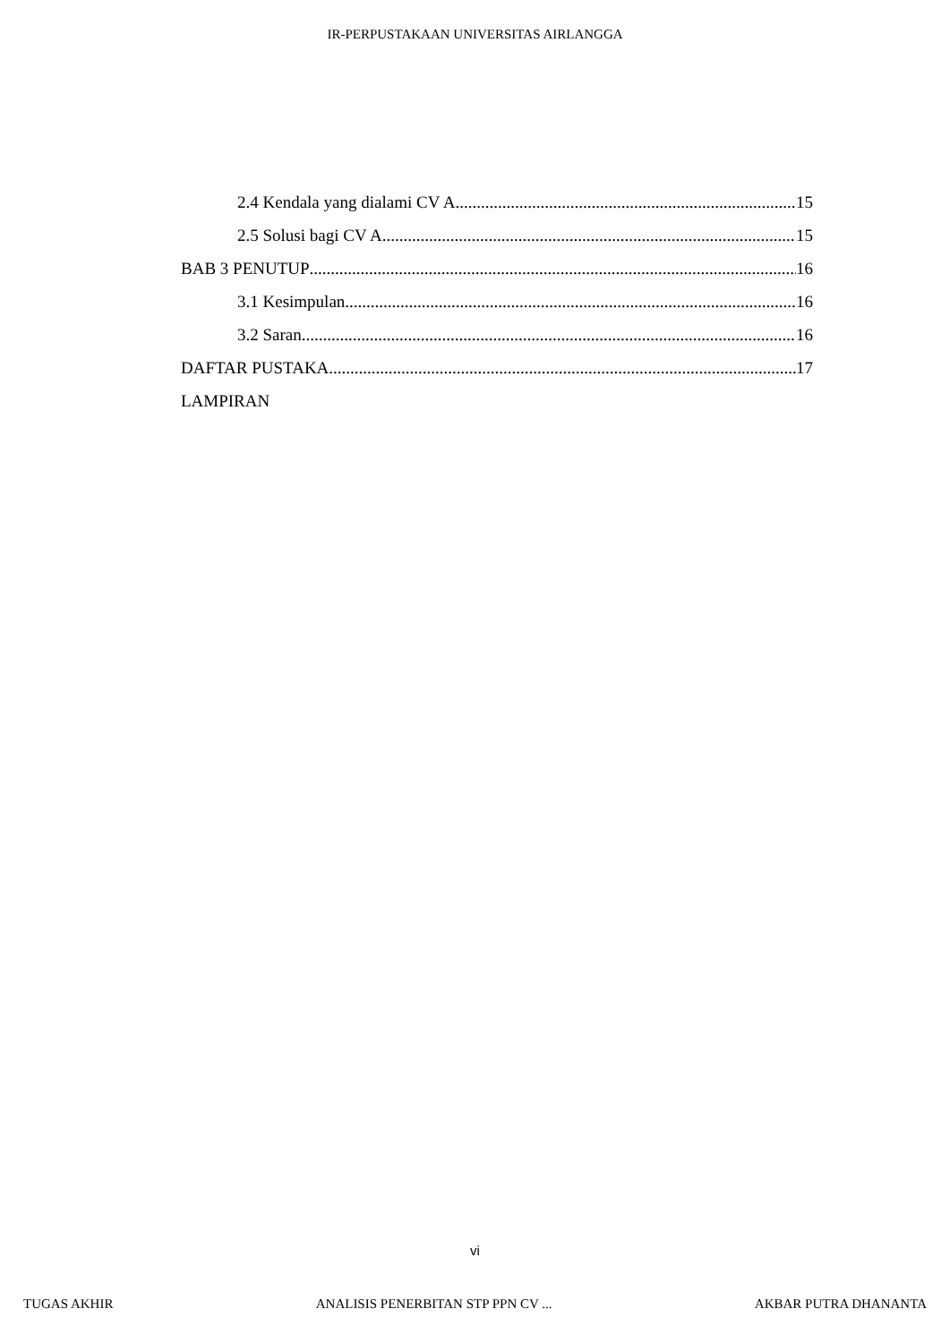IR-PERPUSTAKAAN UNIVERSITAS AIRLANGGA
2.4 Kendala yang dialami CV A 15
2.5 Solusi bagi CV A 15
BAB 3 PENUTUP 16
3.1 Kesimpulan 16
3.2 Saran 16
DAFTAR PUSTAKA 17
LAMPIRAN
vi
TUGAS AKHIR ANALISIS PENERBITAN STP PPN CV ... AKBAR PUTRA DHANANTA